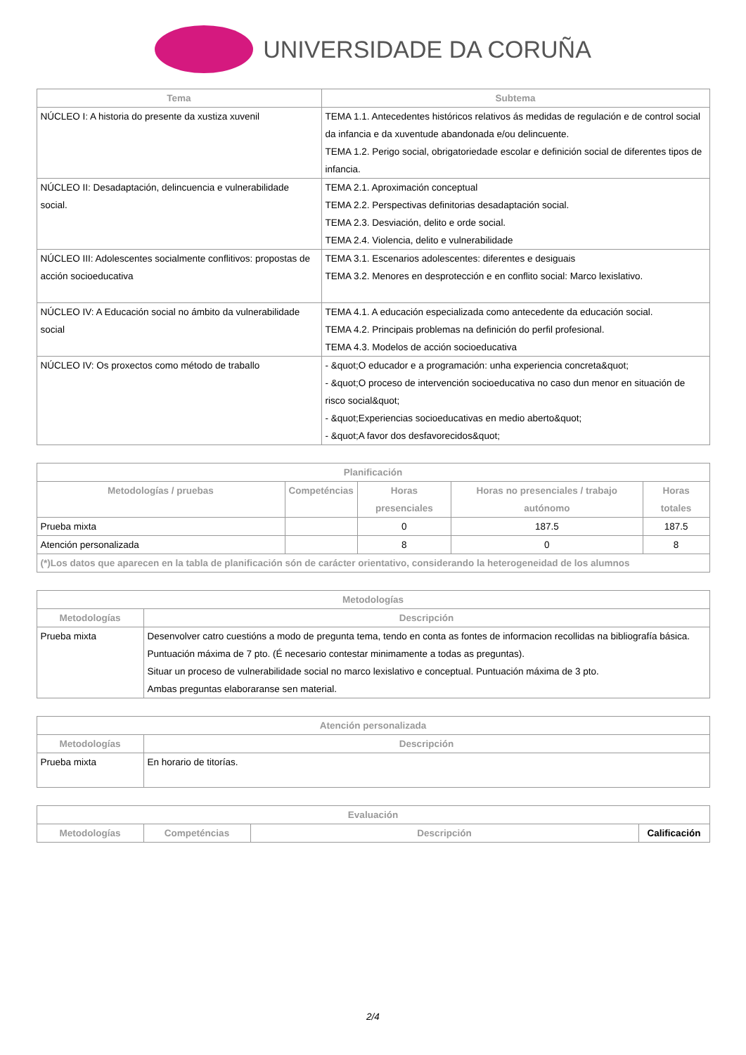UNIVERSIDADE DA CORUÑA
| Tema | Subtema |
| --- | --- |
| NÚCLEO I: A historia do presente da xustiza xuvenil | TEMA 1.1. Antecedentes históricos relativos ás medidas de regulación e de control social da infancia e da xuventude abandonada e/ou delincuente. TEMA 1.2. Perigo social, obrigatoriedade escolar e definición social de diferentes tipos de infancia. |
| NÚCLEO II: Desadaptación, delincuencia e vulnerabilidade social. | TEMA 2.1. Aproximación conceptual TEMA 2.2. Perspectivas definitorias desadaptación social. TEMA 2.3. Desviación, delito e orde social. TEMA 2.4. Violencia, delito e vulnerabilidade |
| NÚCLEO III: Adolescentes socialmente conflitivos: propostas de acción socioeducativa | TEMA 3.1. Escenarios adolescentes: diferentes e desiguais TEMA 3.2. Menores en desprotección e en conflito social: Marco lexislativo. |
| NÚCLEO IV: A Educación social no ámbito da vulnerabilidade social | TEMA 4.1. A educación especializada como antecedente da educación social. TEMA 4.2. Principais problemas na definición do perfil profesional. TEMA 4.3. Modelos de acción socioeducativa |
| NÚCLEO IV: Os proxectos como método de traballo | - &quot;O educador e a programación: unha experiencia concreta&quot; - &quot;O proceso de intervención socioeducativa no caso dun menor en situación de risco social&quot; - &quot;Experiencias socioeducativas en medio aberto&quot; - &quot;A favor dos desfavorecidos&quot; |
| Planificación | | | | |
| --- | --- | --- | --- | --- |
| Metodologías / pruebas | Competéncias | Horas presenciales | Horas no presenciales / trabajo autónomo | Horas totales |
| Prueba mixta | | 0 | 187.5 | 187.5 |
| Atención personalizada | | 8 | 0 | 8 |
| (*)Los datos que aparecen en la tabla de planificación són de carácter orientativo, considerando la heterogeneidad de los alumnos | | | | |
| Metodologías | |
| --- | --- |
| Metodologías | Descripción |
| Prueba mixta | Desenvolver catro cuestións a modo de pregunta tema, tendo en conta as fontes de informacion recollidas na bibliografía básica. Puntuación máxima de 7 pto. (É necesario contestar minimamente a todas as preguntas). Situar un proceso de vulnerabilidade social no marco lexislativo e conceptual. Puntuación máxima de 3 pto. Ambas preguntas elaboraranse sen material. |
| Atención personalizada | |
| --- | --- |
| Metodologías | Descripción |
| Prueba mixta | En horario de titorías. |
| Evaluación | | | |
| --- | --- | --- | --- |
| Metodologías | Competéncias | Descripción | Calificación |
2/4